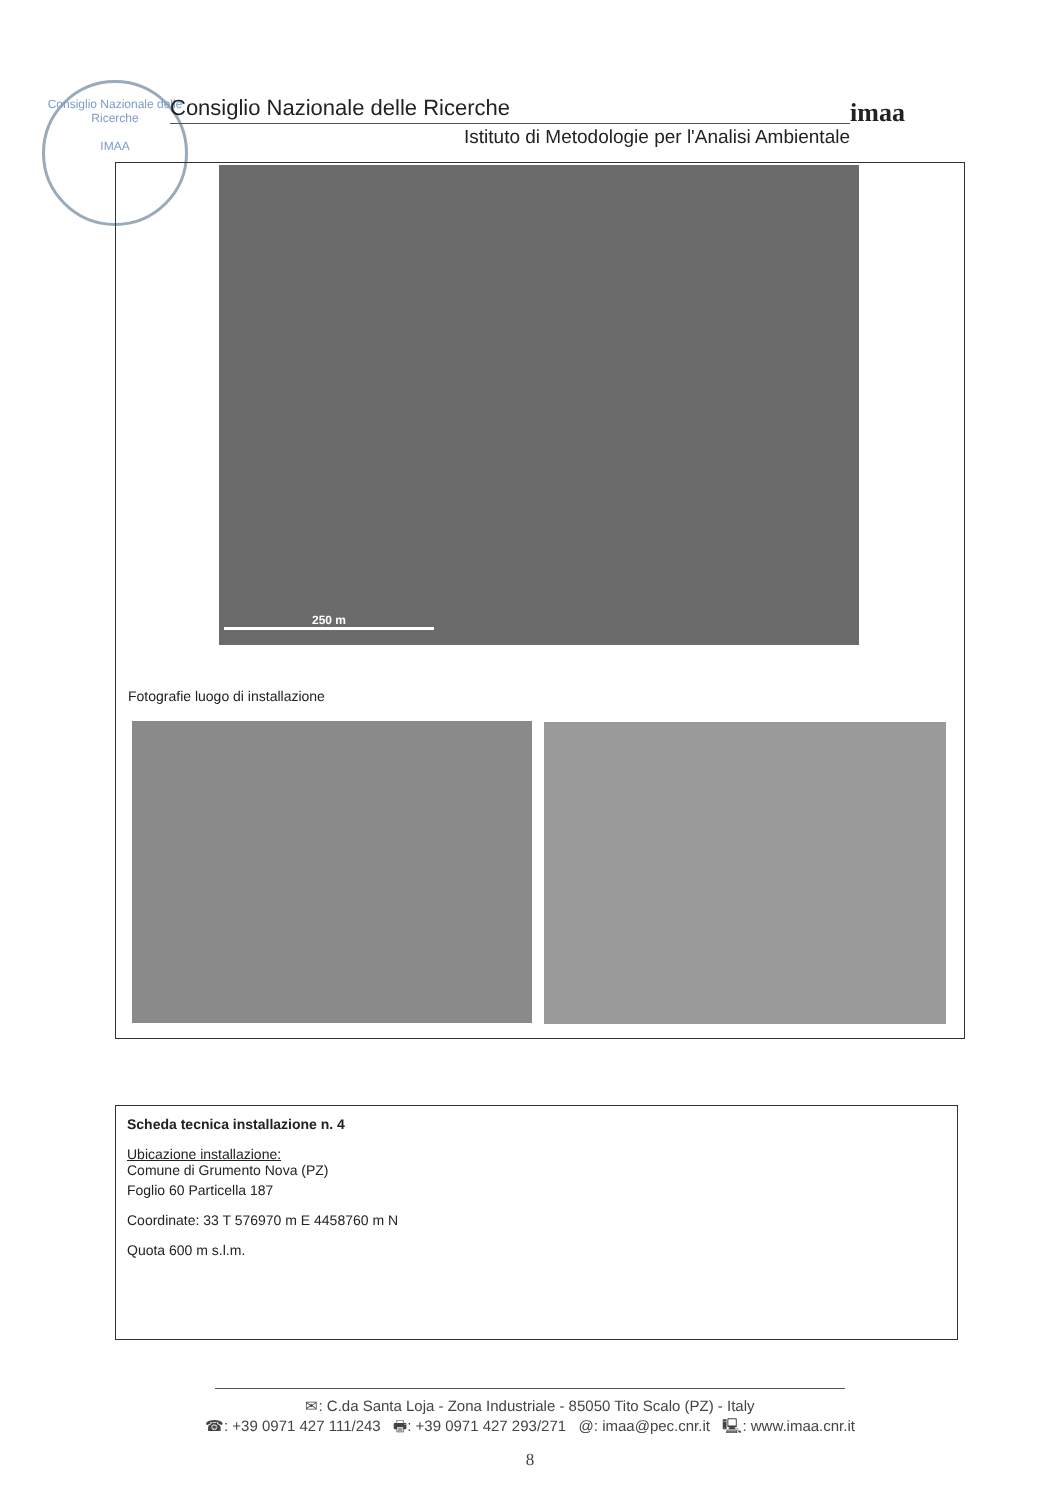Consiglio Nazionale delle Ricerche
IMAA
Consiglio Nazionale delle Ricerche
Istituto di Metodologie per l'Analisi Ambientale
imaa
250 m
Fotografie luogo di installazione
Scheda tecnica installazione n. 4
Ubicazione installazione:
Comune di Grumento Nova (PZ)
Foglio 60 Particella 187
Coordinate: 33 T 576970 m E 4458760 m N
Quota 600 m s.l.m.
✉: C.da Santa Loja - Zona Industriale - 85050 Tito Scalo (PZ) - Italy
☎: +39 0971 427 111/243 🖶: +39 0971 427 293/271 @: imaa@pec.cnr.it 🖳: www.imaa.cnr.it
8